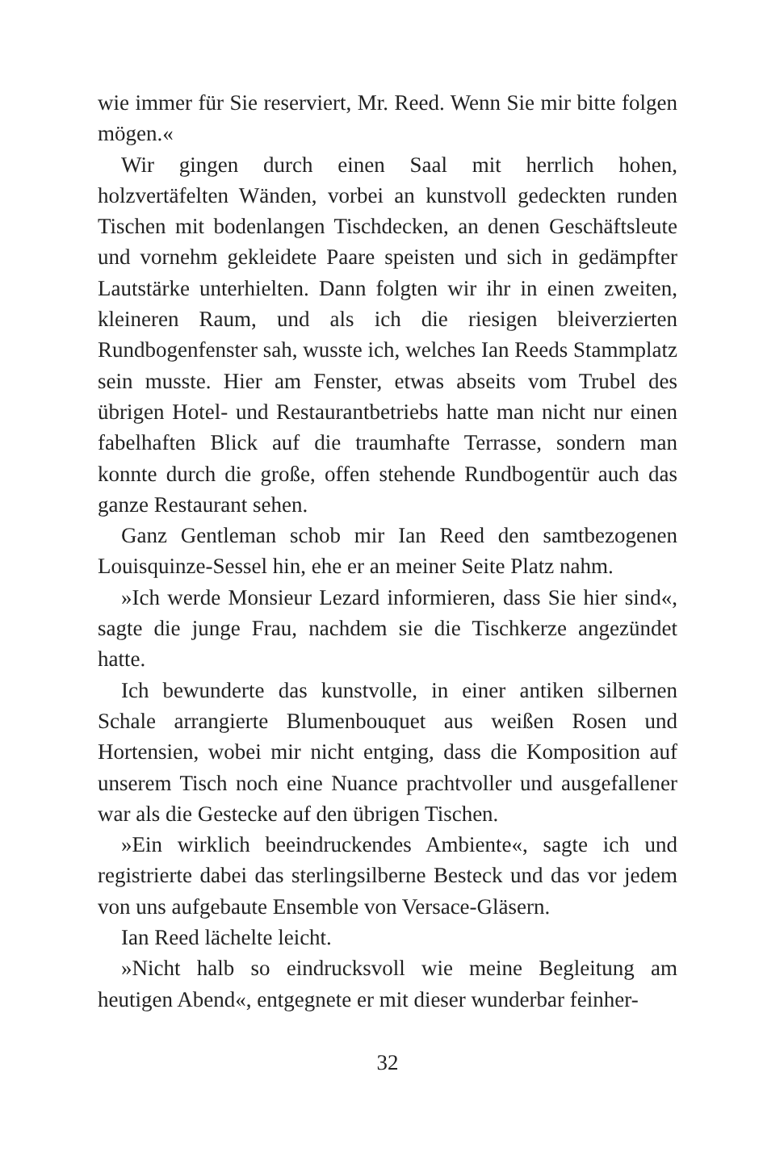wie immer für Sie reserviert, Mr. Reed. Wenn Sie mir bitte folgen mögen.«
Wir gingen durch einen Saal mit herrlich hohen, holzvertäfelten Wänden, vorbei an kunstvoll gedeckten runden Tischen mit bodenlangen Tischdecken, an denen Geschäftsleute und vornehm gekleidete Paare speisten und sich in gedämpfter Lautstärke unterhielten. Dann folgten wir ihr in einen zweiten, kleineren Raum, und als ich die riesigen bleiverzierten Rundbogenfenster sah, wusste ich, welches Ian Reeds Stammplatz sein musste. Hier am Fenster, etwas abseits vom Trubel des übrigen Hotel- und Restaurantbetriebs hatte man nicht nur einen fabelhaften Blick auf die traumhafte Terrasse, sondern man konnte durch die große, offen stehende Rundbogentür auch das ganze Restaurant sehen.
Ganz Gentleman schob mir Ian Reed den samtbezogenen Louisquinze-Sessel hin, ehe er an meiner Seite Platz nahm.
»Ich werde Monsieur Lezard informieren, dass Sie hier sind«, sagte die junge Frau, nachdem sie die Tischkerze angezündet hatte.
Ich bewunderte das kunstvolle, in einer antiken silbernen Schale arrangierte Blumenbouquet aus weißen Rosen und Hortensien, wobei mir nicht entging, dass die Komposition auf unserem Tisch noch eine Nuance prachtvoller und ausgefallener war als die Gestecke auf den übrigen Tischen.
»Ein wirklich beeindruckendes Ambiente«, sagte ich und registrierte dabei das sterlingsilberne Besteck und das vor jedem von uns aufgebaute Ensemble von Versace-Gläsern.
Ian Reed lächelte leicht.
»Nicht halb so eindrucksvoll wie meine Begleitung am heutigen Abend«, entgegnete er mit dieser wunderbar feinher-
32